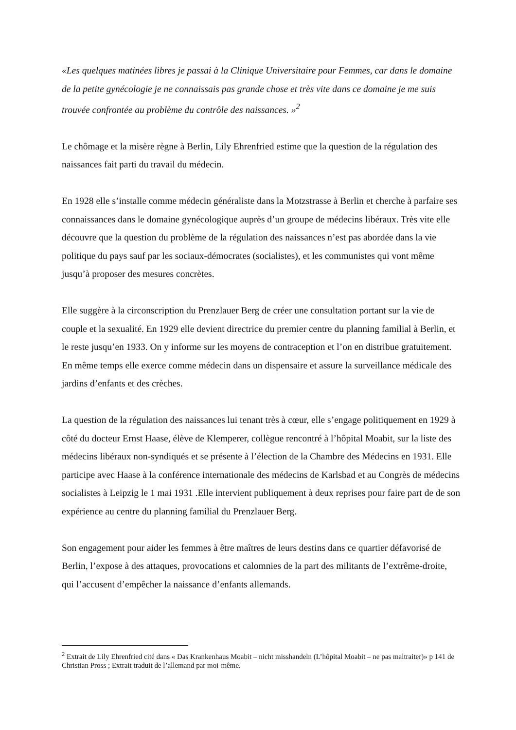«Les quelques matinées libres je passai à la Clinique Universitaire pour Femmes, car dans le domaine de la petite gynécologie je ne connaissais pas grande chose et très vite dans ce domaine je me suis trouvée confrontée au problème du contrôle des naissances. »<sup>2</sup>
Le chômage et la misère règne à Berlin, Lily Ehrenfried estime que la question de la régulation des naissances fait parti du travail du médecin.
En 1928 elle s’installe comme médecin généraliste dans la Motzstrasse à Berlin et cherche à parfaire ses connaissances dans le domaine gynécologique auprès d’un groupe de médecins libéraux. Très vite elle découvre que la question du problème de la régulation des naissances n’est pas abordée dans la vie politique du pays sauf par les sociaux-démocrates (socialistes), et les communistes qui vont même jusqu’à proposer des mesures concrètes.
Elle suggère à la circonscription du Prenzlauer Berg de créer une consultation portant sur la vie de couple et la sexualité. En 1929 elle devient directrice du premier centre du planning familial à Berlin, et le reste jusqu’en 1933. On y informe sur les moyens de contraception et l’on en distribue gratuitement. En même temps elle exerce comme médecin dans un dispensaire et assure la surveillance médicale des jardins d’enfants et des crèches.
La question de la régulation des naissances lui tenant très à cœur, elle s’engage politiquement en 1929 à côté du docteur Ernst Haase, élève de Klemperer, collègue rencontré à l’hôpital Moabit, sur la liste des médecins libéraux non-syndiqués et se présente à l’élection de la Chambre des Médecins en 1931. Elle participe avec Haase à la conférence internationale des médecins de Karlsbad et au Congrès de médecins socialistes à Leipzig le 1 mai 1931 .Elle intervient publiquement à deux reprises pour faire part de de son expérience au centre du planning familial du Prenzlauer Berg.
Son engagement pour aider les femmes à être maîtres de leurs destins dans ce quartier défavorisé de Berlin, l’expose à des attaques, provocations et calomnies de la part des militants de l’extrême-droite, qui l’accusent d’empêcher la naissance d’enfants allemands.
<sup>2</sup> Extrait de Lily Ehrenfried cité dans « Das Krankenhaus Moabit – nicht misshandeln (L’hôpital Moabit – ne pas maltraiter)» p 141 de Christian Pross ; Extrait traduit de l’allemand par moi-même.